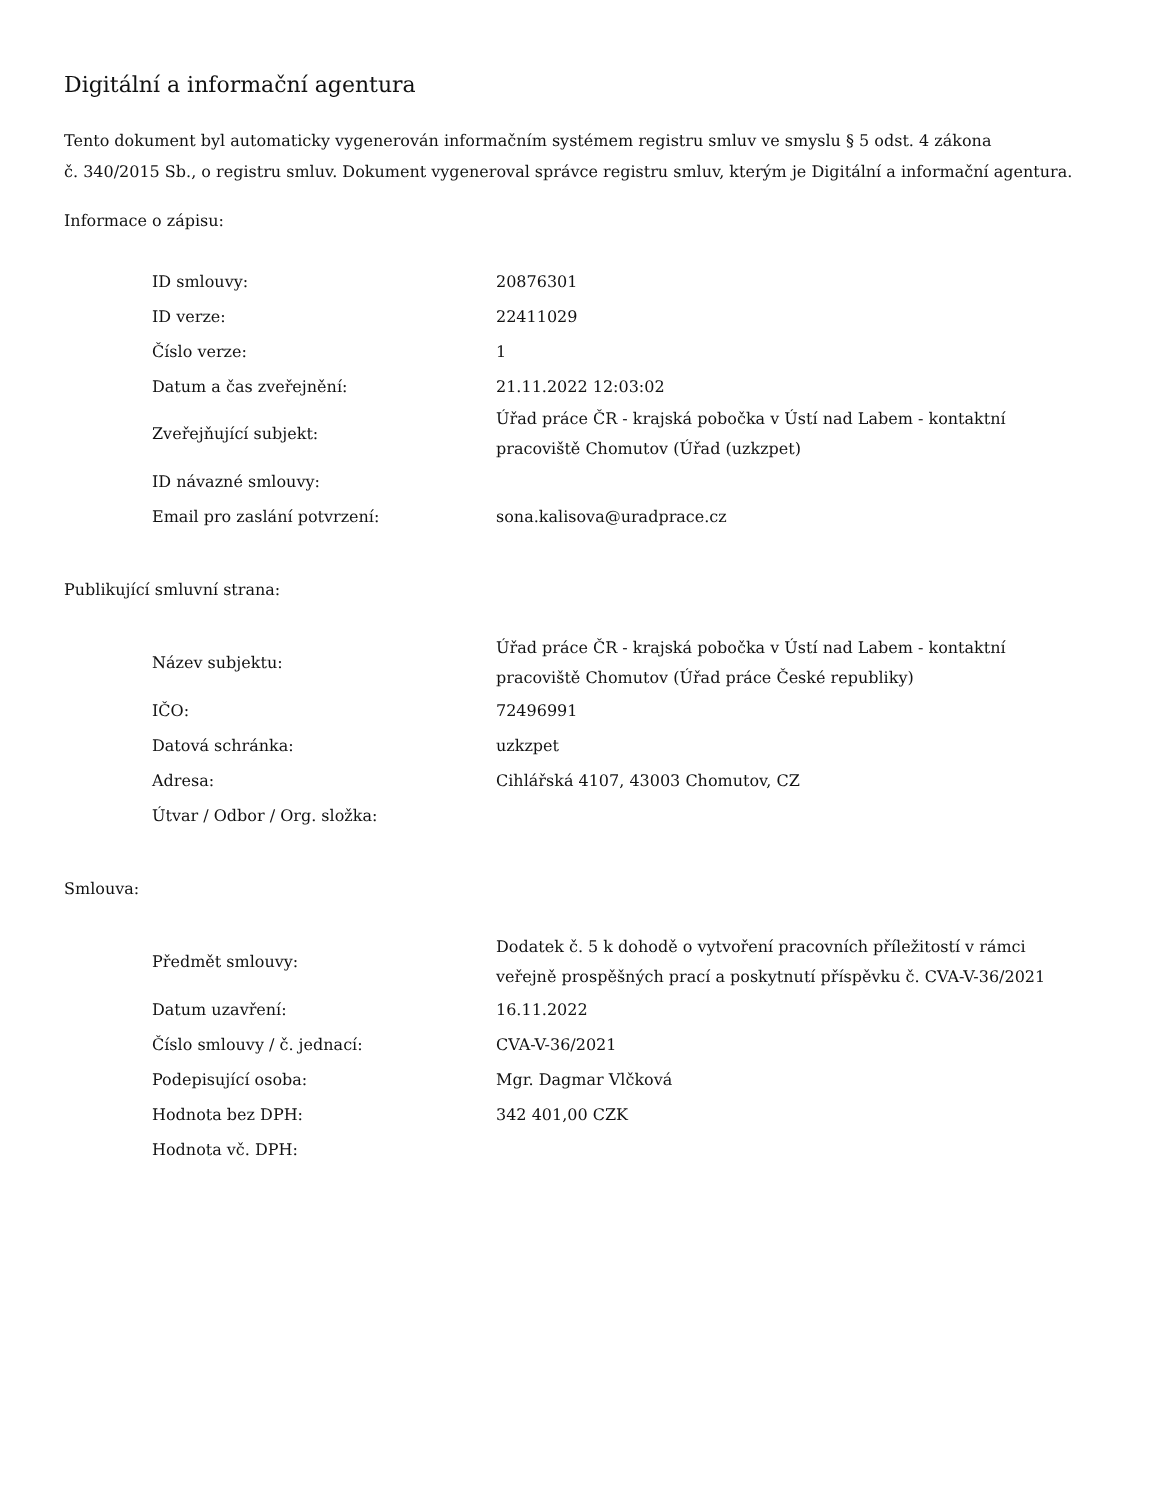Digitální a informační agentura
Tento dokument byl automaticky vygenerován informačním systémem registru smluv ve smyslu § 5 odst. 4 zákona
č. 340/2015 Sb., o registru smluv. Dokument vygeneroval správce registru smluv, kterým je Digitální a informační agentura.
Informace o zápisu:
| ID smlouvy: | 20876301 |
| ID verze: | 22411029 |
| Číslo verze: | 1 |
| Datum a čas zveřejnění: | 21.11.2022 12:03:02 |
| Zveřejňující subjekt: | Úřad práce ČR - krajská pobočka v Ústí nad Labem - kontaktní pracoviště Chomutov (Úřad (uzkzpet) |
| ID návazné smlouvy: | |
| Email pro zaslání potvrzení: | sona.kalisova@uradprace.cz |
Publikující smluvní strana:
| Název subjektu: | Úřad práce ČR - krajská pobočka v Ústí nad Labem - kontaktní pracoviště Chomutov (Úřad práce České republiky) |
| IČO: | 72496991 |
| Datová schránka: | uzkzpet |
| Adresa: | Cihlářská 4107, 43003 Chomutov, CZ |
| Útvar / Odbor / Org. složka: | |
Smlouva:
| Předmět smlouvy: | Dodatek č. 5 k dohodě o vytvoření pracovních příležitostí v rámci veřejně prospěšných prací a poskytnutí příspěvku č. CVA-V-36/2021 |
| Datum uzavření: | 16.11.2022 |
| Číslo smlouvy / č. jednací: | CVA-V-36/2021 |
| Podepisující osoba: | Mgr. Dagmar Vlčková |
| Hodnota bez DPH: | 342 401,00 CZK |
| Hodnota vč. DPH: | |